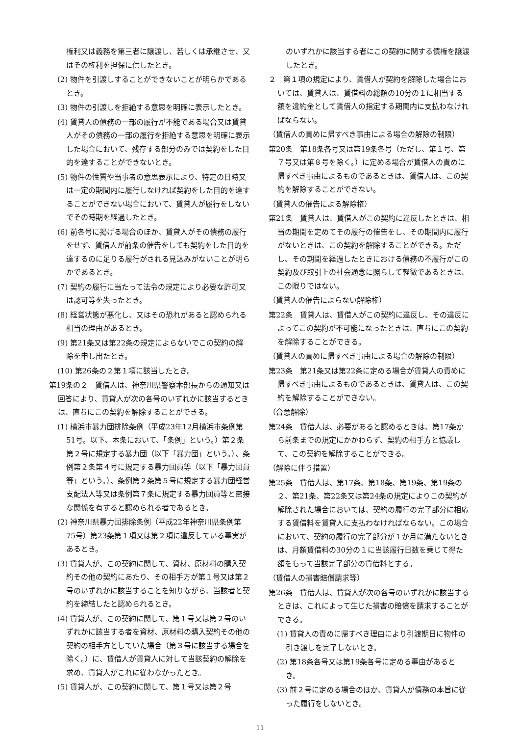権利又は義務を第三者に譲渡し、若しくは承継させ、又はその権利を担保に供したとき。
(2) 物件を引渡しすることができないことが明らかであるとき。
(3) 物件の引渡しを拒絶する意思を明確に表示したとき。
(4) 賃貸人の債務の一部の履行が不能である場合又は賃貸人がその債務の一部の履行を拒絶する意思を明確に表示した場合において、残存する部分のみでは契約をした目的を達することができないとき。
(5) 物件の性質や当事者の意思表示により、特定の日時又は一定の期間内に履行しなければ契約をした目的を達することができない場合において、賃貸人が履行をしないでその時期を経過したとき。
(6) 前各号に掲げる場合のほか、賃貸人がその債務の履行をせず、賃借人が前条の催告をしても契約をした目的を達するのに足りる履行がされる見込みがないことが明らかであるとき。
(7) 契約の履行に当たって法令の規定により必要な許可又は認可等を失ったとき。
(8) 経営状態が悪化し、又はその恐れがあると認められる相当の理由があるとき。
(9) 第21条又は第22条の規定によらないでこの契約の解除を申し出たとき。
(10) 第26条の２第１項に該当したとき。
第19条の２　賃借人は、神奈川県警察本部長からの通知又は回答により、賃貸人が次の各号のいずれかに該当するときは、直ちにこの契約を解除することができる。
(1) 横浜市暴力団排除条例（平成23年12月横浜市条例第51号。以下、本条において、「条例」という。）第２条第２号に規定する暴力団（以下「暴力団」という。）、条例第２条第４号に規定する暴力団員等（以下「暴力団員等」という。）、条例第２条第５号に規定する暴力団経営支配法人等又は条例第７条に規定する暴力団員等と密接な関係を有すると認められる者であるとき。
(2) 神奈川県暴力団排除条例（平成22年神奈川県条例第75号）第23条第１項又は第２項に違反している事実があるとき。
(3) 賃貸人が、この契約に関して、資材、原材料の購入契約その他の契約にあたり、その相手方が第１号又は第２号のいずれかに該当することを知りながら、当該者と契約を締結したと認められるとき。
(4) 賃貸人が、この契約に関して、第１号又は第２号のいずれかに該当する者を資材、原材料の購入契約その他の契約の相手方としていた場合（第３号に該当する場合を除く。）に、賃借人が賃貸人に対して当該契約の解除を求め、賃貸人がこれに従わなかったとき。
(5) 賃貸人が、この契約に関して、第１号又は第２号
のいずれかに該当する者にこの契約に関する債権を譲渡したとき。
２　第１項の規定により、賃借人が契約を解除した場合においては、賃貸人は、賃借料の総額の10分の１に相当する額を違約金として賃借人の指定する期間内に支払わなければならない。
（賃借人の責めに帰すべき事由による場合の解除の制限）
第20条　第18条各号又は第19条各号（ただし、第１号、第７号又は第８号を除く。）に定める場合が賃借人の責めに帰すべき事由によるものであるときは、賃借人は、この契約を解除することができない。
（賃貸人の催告による解除権）
第21条　賃貸人は、賃借人がこの契約に違反したときは、相当の期間を定めてその履行の催告をし、その期間内に履行がないときは、この契約を解除することができる。ただし、その期間を経過したときにおける債務の不履行がこの契約及び取引上の社会通念に照らして軽微であるときは、この限りではない。
（賃貸人の催告によらない解除権）
第22条　賃貸人は、賃借人がこの契約に違反し、その違反によってこの契約が不可能になったときは、直ちにこの契約を解除することができる。
（賃貸人の責めに帰すべき事由による場合の解除の制限）
第23条　第21条又は第22条に定める場合が賃貸人の責めに帰すべき事由によるものであるときは、賃貸人は、この契約を解除することができない。
（合意解除）
第24条　賃借人は、必要があると認めるときは、第17条から前条までの規定にかかわらず、契約の相手方と協議して、この契約を解除することができる。
（解除に伴う措置）
第25条　賃借人は、第17条、第18条、第19条、第19条の２、第21条、第22条又は第24条の規定によりこの契約が解除された場合においては、契約の履行の完了部分に相応する賃借料を賃貸人に支払わなければならない。この場合において、契約の履行の完了部分が１か月に満たないときは、月額賃借料の30分の１に当該履行日数を乗じて得た額をもって当該完了部分の賃借料とする。
（賃借人の損害賠償請求等）
第26条　賃借人は、賃貸人が次の各号のいずれかに該当するときは、これによって生じた損害の賠償を請求することができる。
(1) 賃貸人の責めに帰すべき理由により引渡期日に物件の引き渡しを完了しないとき。
(2) 第18条各号又は第19条各号に定める事由があるとき。
(3) 前２号に定める場合のほか、賃貸人が債務の本旨に従った履行をしないとき。
11